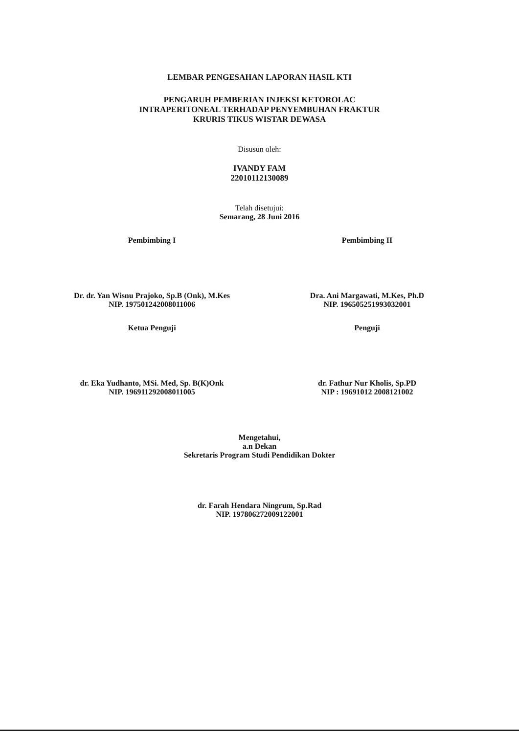LEMBAR PENGESAHAN LAPORAN HASIL KTI
PENGARUH PEMBERIAN INJEKSI KETOROLAC
INTRAPERITONEAL TERHADAP PENYEMBUHAN FRAKTUR
KRURIS TIKUS WISTAR DEWASA
Disusun oleh:
IVANDY FAM
22010112130089
Telah disetujui:
Semarang, 28 Juni 2016
Pembimbing I
Dr. dr. Yan Wisnu Prajoko, Sp.B (Onk), M.Kes
NIP. 197501242008011006
Pembimbing II
Dra. Ani Margawati, M.Kes, Ph.D
NIP. 196505251993032001
Ketua Penguji
dr. Eka Yudhanto, MSi. Med, Sp. B(K)Onk
NIP. 196911292008011005
Penguji
dr. Fathur Nur Kholis, Sp.PD
NIP : 19691012 2008121002
Mengetahui,
a.n Dekan
Sekretaris Program Studi Pendidikan Dokter
dr. Farah Hendara Ningrum, Sp.Rad
NIP. 197806272009122001